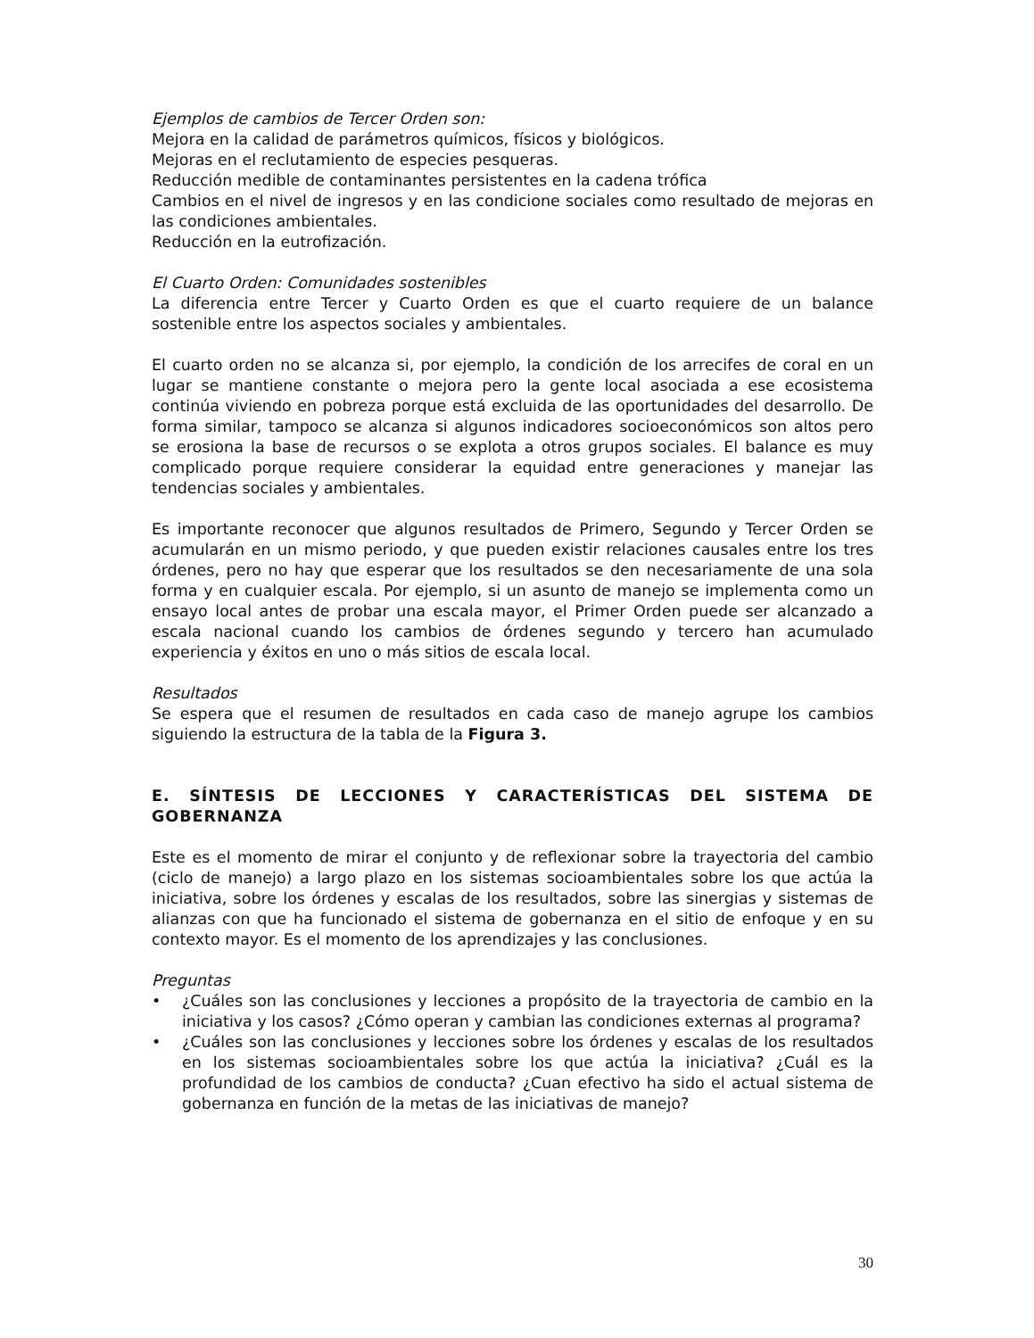Ejemplos de cambios de Tercer Orden son:
Mejora en la calidad de parámetros químicos, físicos y biológicos.
Mejoras en el reclutamiento de especies pesqueras.
Reducción medible de contaminantes persistentes en la cadena trófica
Cambios en el nivel de ingresos y en las condicione sociales como resultado de mejoras en las condiciones ambientales.
Reducción en la eutrofización.
El Cuarto Orden: Comunidades sostenibles
La diferencia entre Tercer y Cuarto Orden es que el cuarto requiere de un balance sostenible entre los aspectos sociales y ambientales.
El cuarto orden no se alcanza si, por ejemplo, la condición de los arrecifes de coral en un lugar se mantiene constante o mejora pero la gente local asociada a ese ecosistema continúa viviendo en pobreza porque está excluida de las oportunidades del desarrollo. De forma similar, tampoco se alcanza si algunos indicadores socioeconómicos son altos pero se erosiona la base de recursos o se explota a otros grupos sociales. El balance es muy complicado porque requiere considerar la equidad entre generaciones y manejar las tendencias sociales y ambientales.
Es importante reconocer que algunos resultados de Primero, Segundo y Tercer Orden se acumularán en un mismo periodo, y que pueden existir relaciones causales entre los tres órdenes, pero no hay que esperar que los resultados se den necesariamente de una sola forma y en cualquier escala. Por ejemplo, si un asunto de manejo se implementa como un ensayo local antes de probar una escala mayor, el Primer Orden puede ser alcanzado a escala nacional cuando los cambios de órdenes segundo y tercero han acumulado experiencia y éxitos en uno o más sitios de escala local.
Resultados
Se espera que el resumen de resultados en cada caso de manejo agrupe los cambios siguiendo la estructura de la tabla de la Figura 3.
E. SÍNTESIS DE LECCIONES Y CARACTERÍSTICAS DEL SISTEMA DE GOBERNANZA
Este es el momento de mirar el conjunto y de reflexionar sobre la trayectoria del cambio (ciclo de manejo) a largo plazo en los sistemas socioambientales sobre los que actúa la iniciativa, sobre los órdenes y escalas de los resultados, sobre las sinergias y sistemas de alianzas con que ha funcionado el sistema de gobernanza en el sitio de enfoque y en su contexto mayor. Es el momento de los aprendizajes y las conclusiones.
Preguntas
• ¿Cuáles son las conclusiones y lecciones a propósito de la trayectoria de cambio en la iniciativa y los casos? ¿Cómo operan y cambian las condiciones externas al programa?
• ¿Cuáles son las conclusiones y lecciones sobre los órdenes y escalas de los resultados en los sistemas socioambientales sobre los que actúa la iniciativa? ¿Cuál es la profundidad de los cambios de conducta? ¿Cuan efectivo ha sido el actual sistema de gobernanza en función de la metas de las iniciativas de manejo?
30